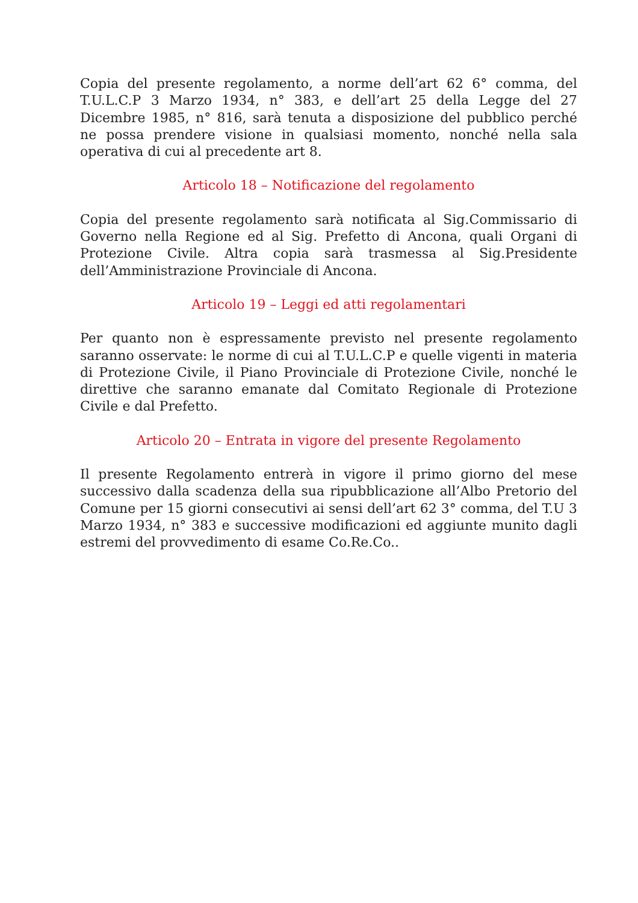Copia del presente regolamento, a norme dell’art 62 6° comma, del T.U.L.C.P 3 Marzo 1934, n° 383, e dell’art 25 della Legge del 27 Dicembre 1985, n° 816, sarà tenuta a disposizione del pubblico perché ne possa prendere visione in qualsiasi momento, nonché nella sala operativa di cui al precedente art 8.
Articolo 18 – Notificazione del regolamento
Copia del presente regolamento sarà notificata al Sig.Commissario di Governo nella Regione ed al Sig. Prefetto di Ancona, quali Organi di Protezione Civile. Altra copia sarà trasmessa al Sig.Presidente dell’Amministrazione Provinciale di Ancona.
Articolo 19 – Leggi ed atti regolamentari
Per quanto non è espressamente previsto nel presente regolamento saranno osservate: le norme di cui al T.U.L.C.P e quelle vigenti in materia di Protezione Civile, il Piano Provinciale di Protezione Civile, nonché le direttive che saranno emanate dal Comitato Regionale di Protezione Civile e dal Prefetto.
Articolo 20 – Entrata in vigore del presente Regolamento
Il presente Regolamento entrerà in vigore il primo giorno del mese successivo dalla scadenza della sua ripubblicazione all’Albo Pretorio del Comune per 15 giorni consecutivi ai sensi dell’art 62 3° comma, del T.U 3 Marzo 1934, n° 383 e successive modificazioni ed aggiunte munito dagli estremi del provvedimento di esame Co.Re.Co..